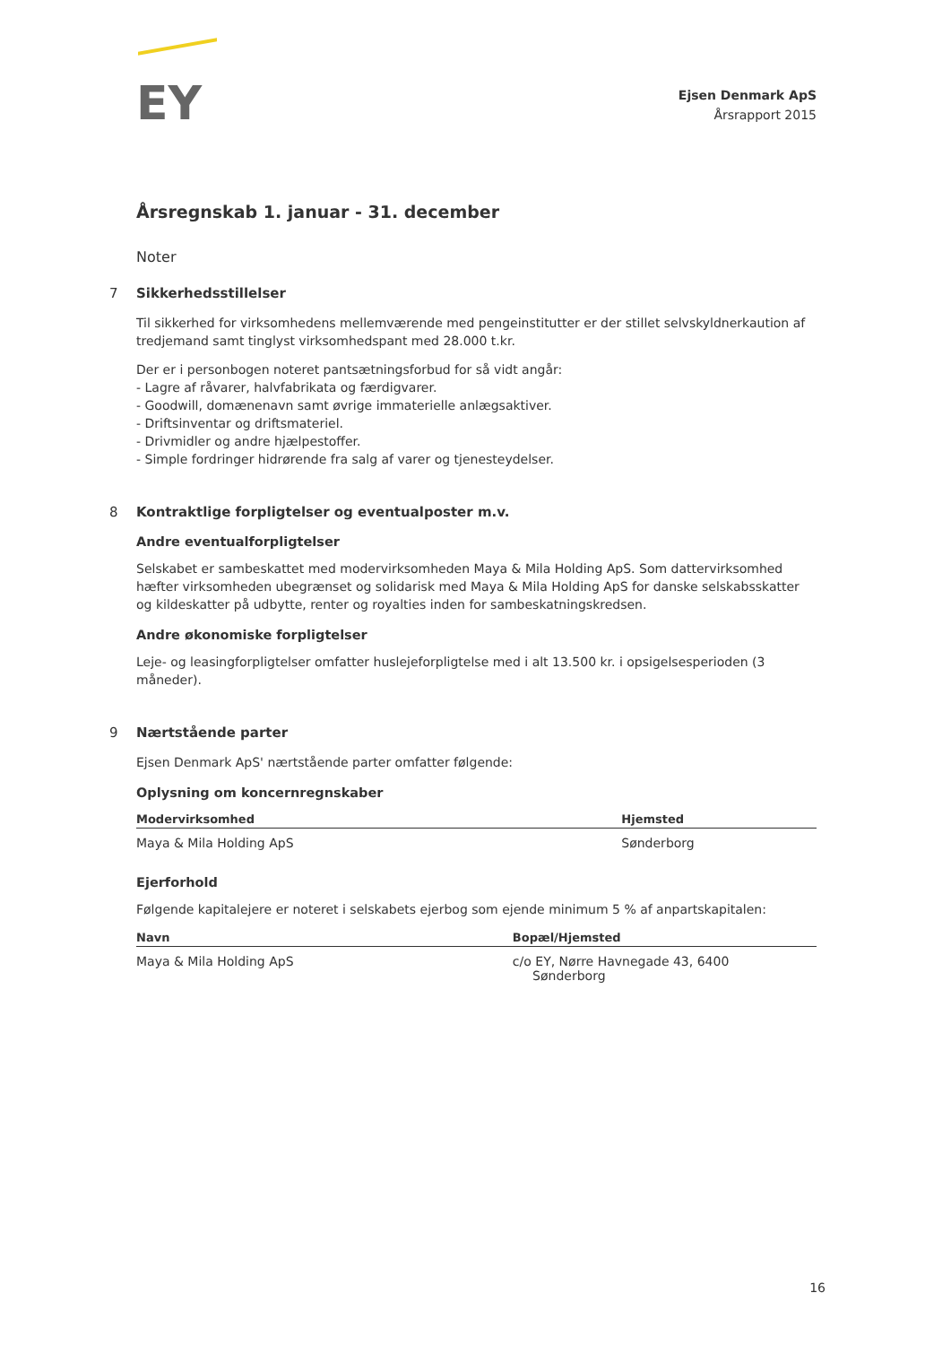EY
Ejsen Denmark ApS
Årsrapport 2015
Årsregnskab 1. januar - 31. december
Noter
7 Sikkerhedsstillelser
Til sikkerhed for virksomhedens mellemværende med pengeinstitutter er der stillet selvskyldnerkaution af tredjemand samt tinglyst virksomhedspant med 28.000 t.kr.
Der er i personbogen noteret pantsætningsforbud for så vidt angår:
- Lagre af råvarer, halvfabrikata og færdigvarer.
- Goodwill, domænenavn samt øvrige immaterielle anlægsaktiver.
- Driftsinventar og driftsmateriel.
- Drivmidler og andre hjælpestoffer.
- Simple fordringer hidrørende fra salg af varer og tjenesteydelser.
8 Kontraktlige forpligtelser og eventualposter m.v.
Andre eventualforpligtelser
Selskabet er sambeskattet med modervirksomheden Maya & Mila Holding ApS. Som dattervirksomhed hæfter virksomheden ubegrænset og solidarisk med Maya & Mila Holding ApS for danske selskabsskatter og kildeskatter på udbytte, renter og royalties inden for sambeskatningskredsen.
Andre økonomiske forpligtelser
Leje- og leasingforpligtelser omfatter huslejeforpligtelse med i alt 13.500 kr. i opsigelsesperioden (3 måneder).
9 Nærtstående parter
Ejsen Denmark ApS' nærtstående parter omfatter følgende:
Oplysning om koncernregnskaber
| Modervirksomhed | Hjemsted |
| --- | --- |
| Maya & Mila Holding ApS | Sønderborg |
Ejerforhold
Følgende kapitalejere er noteret i selskabets ejerbog som ejende minimum 5 % af anpartskapitalen:
| Navn | Bopæl/Hjemsted |
| --- | --- |
| Maya & Mila Holding ApS | c/o EY, Nørre Havnegade 43, 6400 Sønderborg |
16